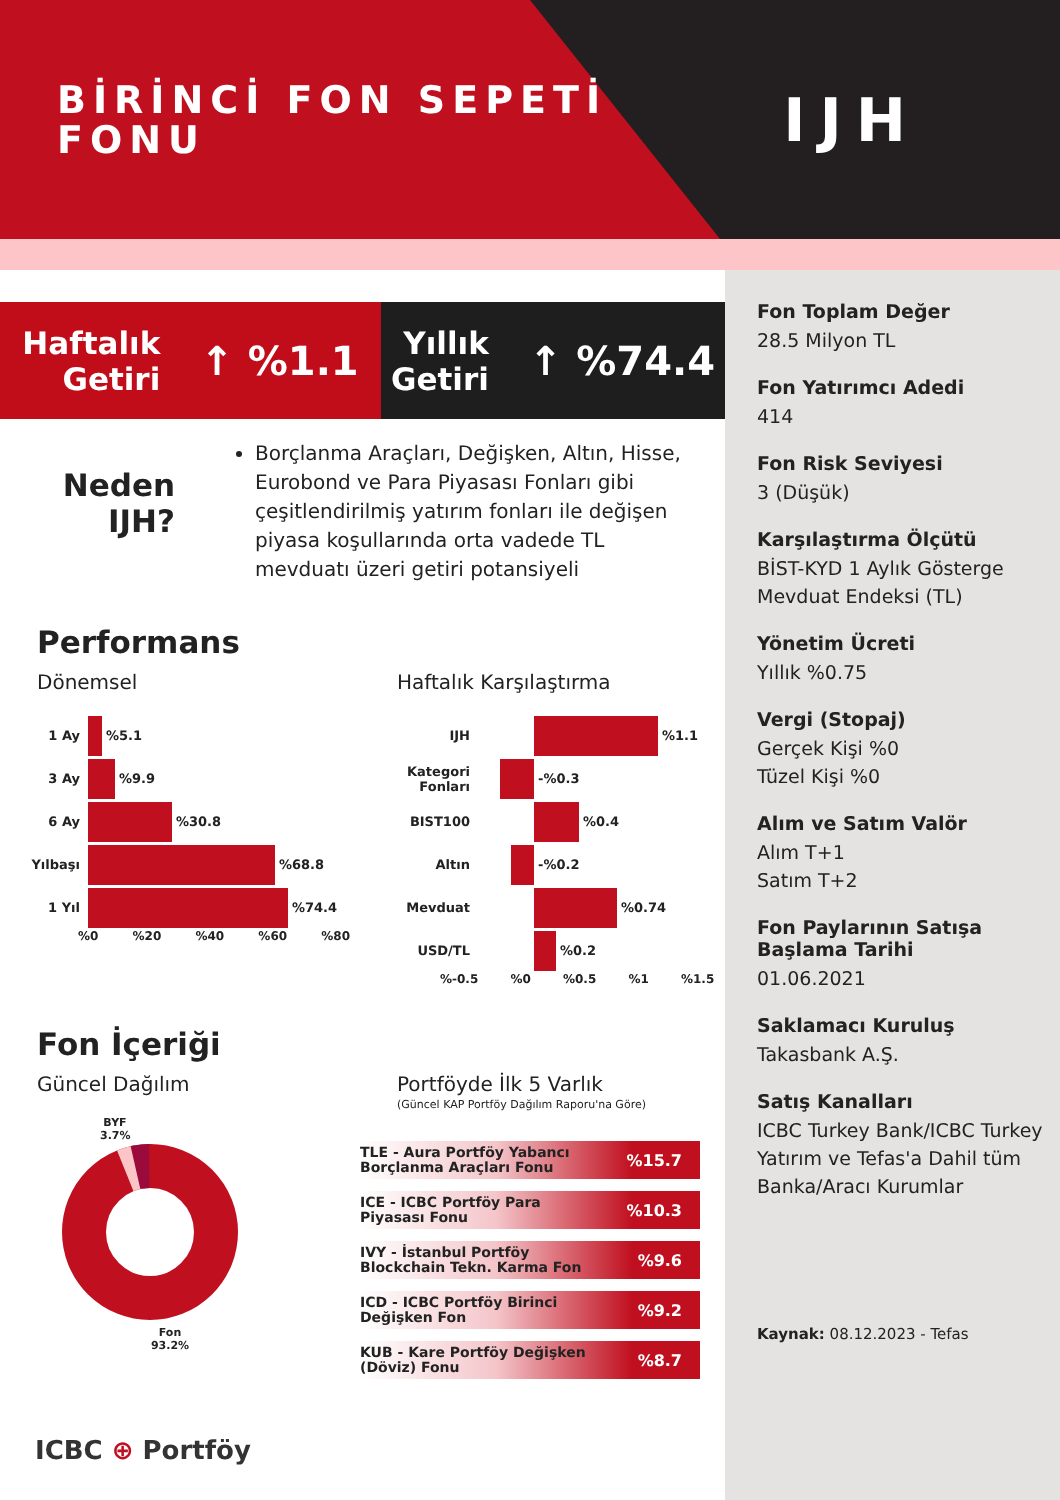BİRİNCİ FON SEPETİ FONU
IJH
Fon Toplam Değer
28.5 Milyon TL
Fon Yatırımcı Adedi
414
Fon Risk Seviyesi
3 (Düşük)
Karşılaştırma Ölçütü
BİST-KYD 1 Aylık Gösterge Mevduat Endeksi (TL)
Yönetim Ücreti
Yıllık %0.75
Vergi (Stopaj)
Gerçek Kişi %0
Tüzel Kişi %0
Alım ve Satım Valör
Alım T+1
Satım T+2
Fon Paylarının Satışa Başlama Tarihi
01.06.2021
Saklamacı Kuruluş
Takasbank A.Ş.
Satış Kanalları
ICBC Turkey Bank/ICBC Turkey Yatırım ve Tefas'a Dahil tüm Banka/Aracı Kurumlar
Kaynak: 08.12.2023 - Tefas
Haftalık
Getiri ↑ %1.1
Yıllık
Getiri ↑ %74.4
Neden IJH?
Borçlanma Araçları, Değişken, Altın, Hisse, Eurobond ve Para Piyasası Fonları gibi çeşitlendirilmiş yatırım fonları ile değişen piyasa koşullarında orta vadede TL mevduatı üzeri getiri potansiyeli
Performans
Dönemsel
1 Ay %5.1
3 Ay %9.9
6 Ay %30.8
Yılbaşı %68.8
1 Yıl %74.4
%0 %20 %40 %60 %80
Haftalık Karşılaştırma
IJH %1.1
Kategori Fonları -%0.3
BIST100 %0.4
Altın -%0.2
Mevduat %0.74
USD/TL %0.2
%-0.5 %0 %0.5 %1 %1.5
Fon İçeriği
Güncel Dağılım
BYF 3.7%
Fon 93.2%
Portföyde İlk 5 Varlık
(Güncel KAP Portföy Dağılım Raporu'na Göre)
TLE - Aura Portföy Yabancı
Borçlanma Araçları Fonu%15.7
ICE - ICBC Portföy Para
Piyasası Fonu%10.3
IVY - İstanbul Portföy
Blockchain Tekn. Karma Fon%9.6
ICD - ICBC Portföy Birinci
Değişken Fon%9.2
KUB - Kare Portföy Değişken
(Döviz) Fonu%8.7
ICBC ⊕ Portföy